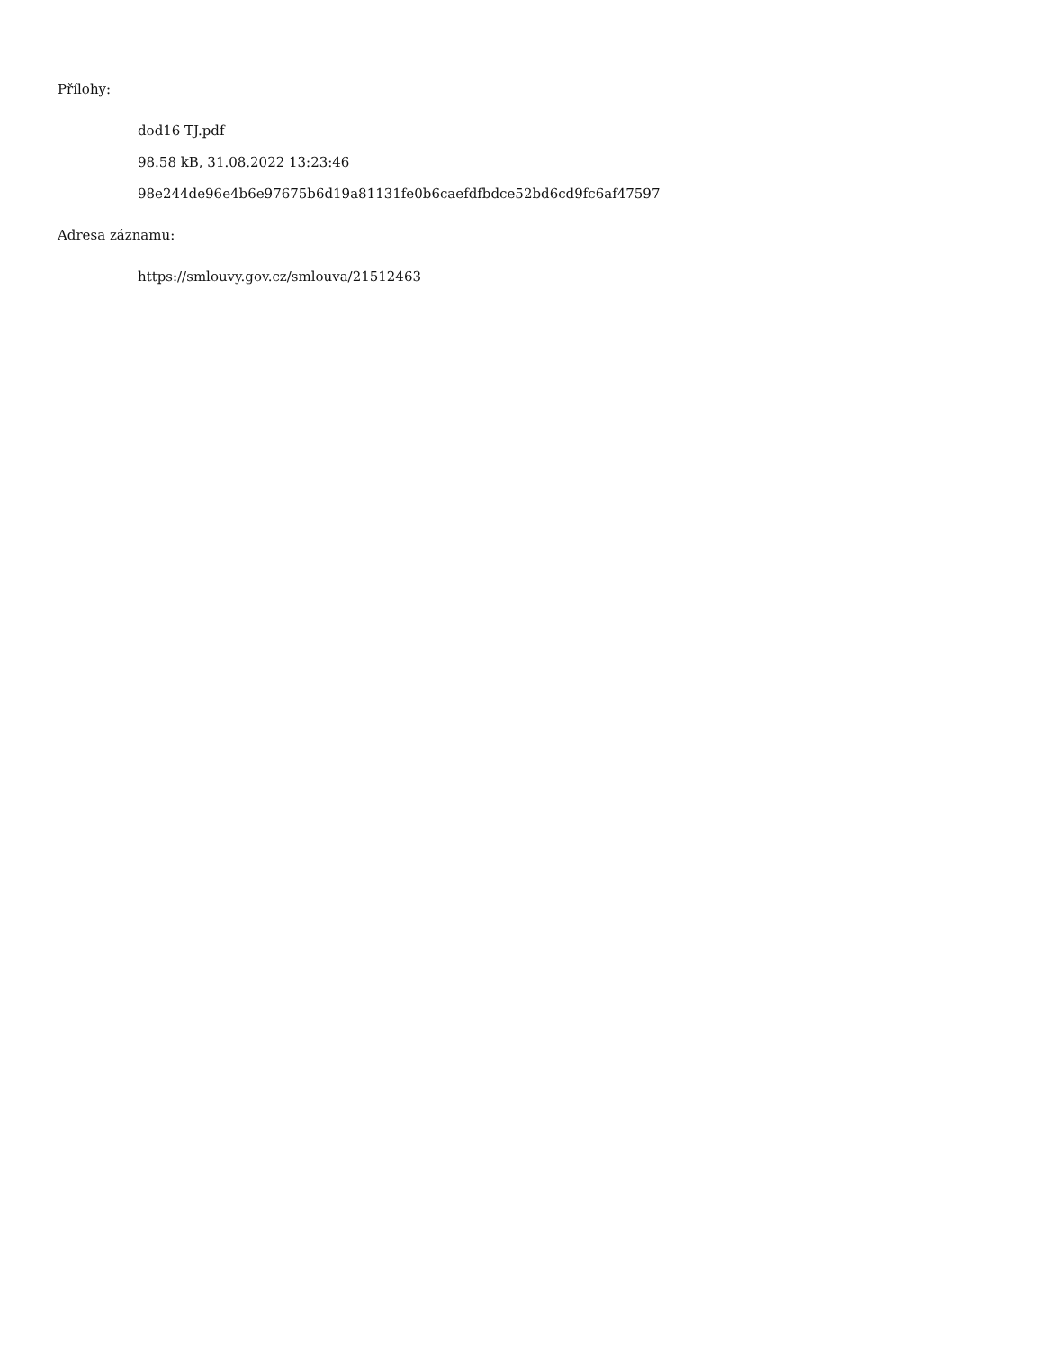Přílohy:
dod16 TJ.pdf
98.58 kB, 31.08.2022 13:23:46
98e244de96e4b6e97675b6d19a81131fe0b6caefdfbdce52bd6cd9fc6af47597
Adresa záznamu:
https://smlouvy.gov.cz/smlouva/21512463